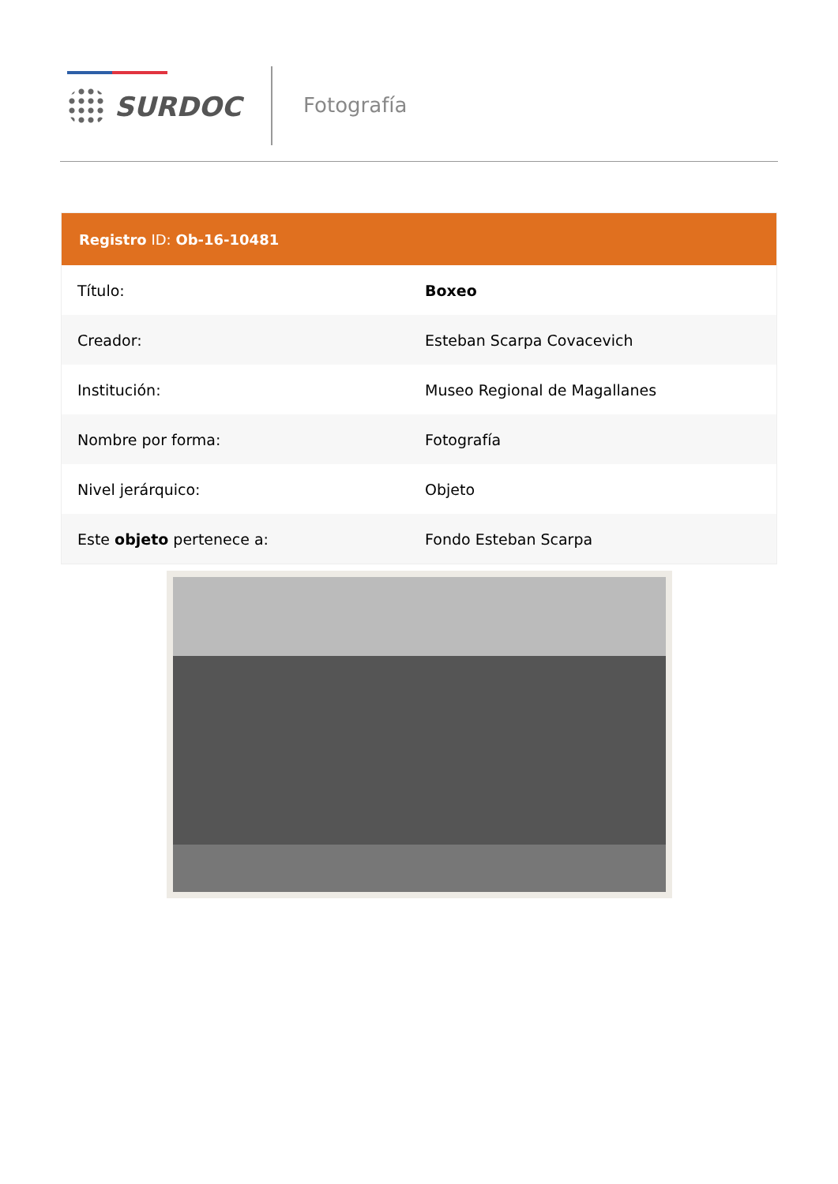SURDOC Fotografía
| Registro ID: Ob-16-10481 | |
| --- | --- |
| Título: | Boxeo |
| Creador: | Esteban Scarpa Covacevich |
| Institución: | Museo Regional de Magallanes |
| Nombre por forma: | Fotografía |
| Nivel jerárquico: | Objeto |
| Este objeto pertenece a: | Fondo Esteban Scarpa |